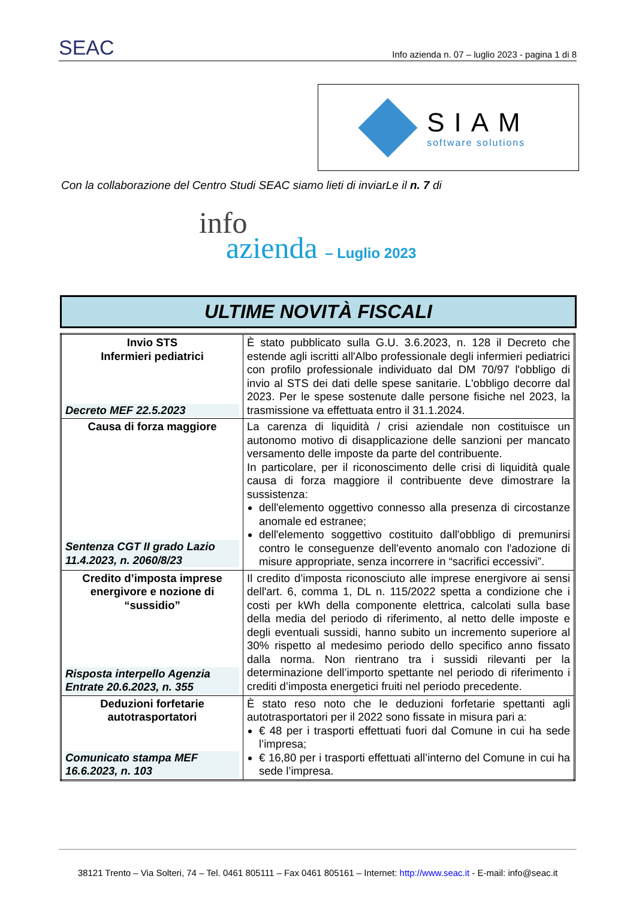SEAC Info azienda n. 07 – luglio 2023 - pagina 1 di 8
SIAM
software solutions
Con la collaborazione del Centro Studi SEAC siamo lieti di inviarLe il n. 7 di
info
azienda – Luglio 2023
ULTIME NOVITÀ FISCALI
| Invio STS Infermieri pediatrici Decreto MEF 22.5.2023 | È stato pubblicato sulla G.U. 3.6.2023, n. 128 il Decreto che estende agli iscritti all'Albo professionale degli infermieri pediatrici con profilo professionale individuato dal DM 70/97 l'obbligo di invio al STS dei dati delle spese sanitarie. L'obbligo decorre dal 2023. Per le spese sostenute dalle persone fisiche nel 2023, la trasmissione va effettuata entro il 31.1.2024. |
| Causa di forza maggiore Sentenza CGT II grado Lazio 11.4.2023, n. 2060/8/23 | La carenza di liquidità / crisi aziendale non costituisce un autonomo motivo di disapplicazione delle sanzioni per mancato versamento delle imposte da parte del contribuente. In particolare, per il riconoscimento delle crisi di liquidità quale causa di forza maggiore il contribuente deve dimostrare la sussistenza: dell'elemento oggettivo connesso alla presenza di circostanze anomale ed estranee; dell'elemento soggettivo costituito dall'obbligo di premunirsi contro le conseguenze dell'evento anomalo con l'adozione di misure appropriate, senza incorrere in “sacrifici eccessivi”. |
| Credito d’imposta imprese energivore e nozione di “sussidio” Risposta interpello Agenzia Entrate 20.6.2023, n. 355 | Il credito d’imposta riconosciuto alle imprese energivore ai sensi dell'art. 6, comma 1, DL n. 115/2022 spetta a condizione che i costi per kWh della componente elettrica, calcolati sulla base della media del periodo di riferimento, al netto delle imposte e degli eventuali sussidi, hanno subito un incremento superiore al 30% rispetto al medesimo periodo dello specifico anno fissato dalla norma. Non rientrano tra i sussidi rilevanti per la determinazione dell’importo spettante nel periodo di riferimento i crediti d’imposta energetici fruiti nel periodo precedente. |
| Deduzioni forfetarie autotrasportatori Comunicato stampa MEF 16.6.2023, n. 103 | È stato reso noto che le deduzioni forfetarie spettanti agli autotrasportatori per il 2022 sono fissate in misura pari a: € 48 per i trasporti effettuati fuori dal Comune in cui ha sede l’impresa; € 16,80 per i trasporti effettuati all’interno del Comune in cui ha sede l’impresa. |
38121 Trento – Via Solteri, 74 – Tel. 0461 805111 – Fax 0461 805161 – Internet: http://www.seac.it - E-mail: info@seac.it